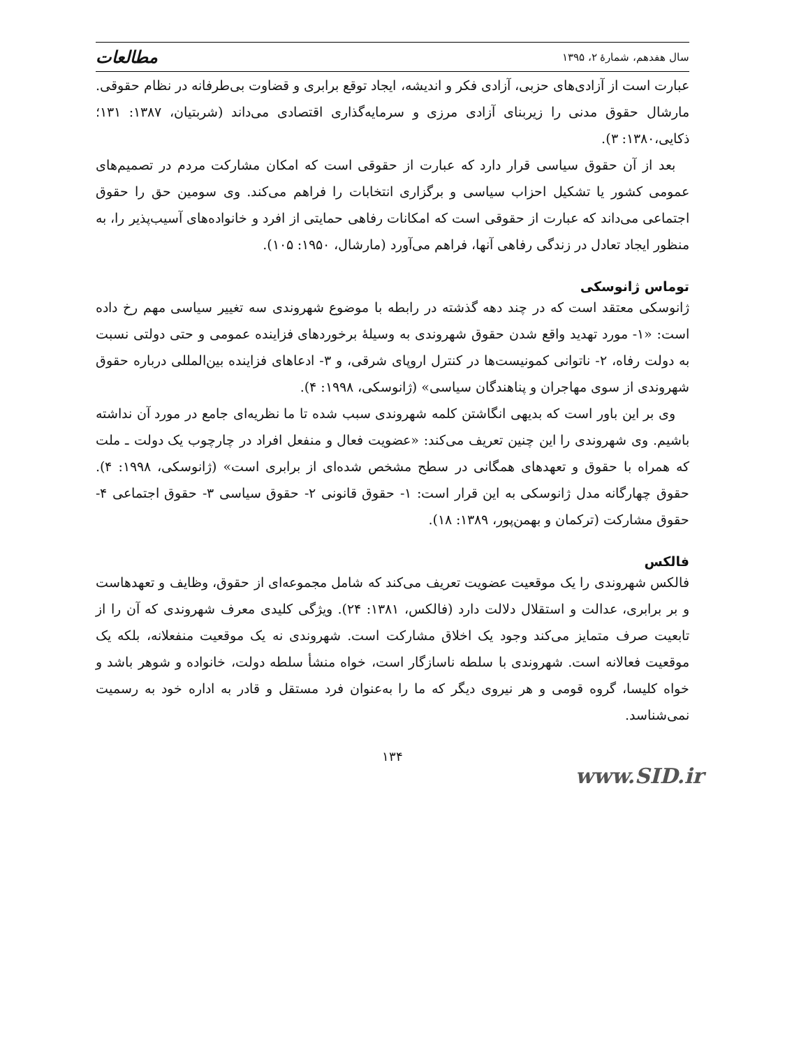سال هفدهم، شمارهٔ ۲، ۱۳۹۵ مطالعات
عبارت است از آزادی‌های حزبی، آزادی فکر و اندیشه، ایجاد توقع برابری و قضاوت بی‌طرفانه در نظام حقوقی. مارشال حقوق مدنی را زیربنای آزادی مرزی و سرمایه‌گذاری اقتصادی می‌داند (شربتیان، ۱۳۸۷: ۱۳۱؛ ذکایی،۱۳۸۰: ۳).
بعد از آن حقوق سیاسی قرار دارد که عبارت از حقوقی است که امکان مشارکت مردم در تصمیم‌های عمومی کشور یا تشکیل احزاب سیاسی و برگزاری انتخابات را فراهم می‌کند. وی سومین حق را حقوق اجتماعی می‌داند که عبارت از حقوقی است که امکانات رفاهی حمایتی از افرد و خانواده‌های آسیب‌پذیر را، به منظور ایجاد تعادل در زندگی رفاهی آنها، فراهم می‌آورد (مارشال، ۱۹۵۰: ۱۰۵).
توماس ژانوسکی
ژانوسکی معتقد است که در چند دهه گذشته در رابطه با موضوع شهروندی سه تغییر سیاسی مهم رخ داده است: «۱- مورد تهدید واقع شدن حقوق شهروندی به وسیلهٔ برخوردهای فزاینده عمومی و حتی دولتی نسبت به دولت رفاه، ۲- ناتوانی کمونیست‌ها در کنترل اروپای شرقی، و ۳- ادعاهای فزاینده بین‌المللی درباره حقوق شهروندی از سوی مهاجران و پناهندگان سیاسی» (ژانوسکی، ۱۹۹۸: ۴).
وی بر این باور است که بدیهی انگاشتن کلمه شهروندی سبب شده تا ما نظریه‌ای جامع در مورد آن نداشته باشیم. وی شهروندی را این چنین تعریف می‌کند: «عضویت فعال و منفعل افراد در چارچوب یک دولت ـ ملت که همراه با حقوق و تعهدهای همگانی در سطح مشخص شده‌ای از برابری است» (ژانوسکی، ۱۹۹۸: ۴). حقوق چهارگانه مدل ژانوسکی به این قرار است: ۱- حقوق قانونی ۲- حقوق سیاسی ۳- حقوق اجتماعی ۴- حقوق مشارکت (ترکمان و بهمن‌پور، ۱۳۸۹: ۱۸).
فالکس
فالکس شهروندی را یک موقعیت عضویت تعریف می‌کند که شامل مجموعه‌ای از حقوق، وظایف و تعهدهاست و بر برابری، عدالت و استقلال دلالت دارد (فالکس، ۱۳۸۱: ۲۴). ویژگی کلیدی معرف شهروندی که آن را از تابعیت صرف متمایز می‌کند وجود یک اخلاق مشارکت است. شهروندی نه یک موقعیت منفعلانه، بلکه یک موقعیت فعالانه است. شهروندی با سلطه ناسازگار است، خواه منشأ سلطه دولت، خانواده و شوهر باشد و خواه کلیسا، گروه قومی و هر نیروی دیگر که ما را به‌عنوان فرد مستقل و قادر به اداره خود به رسمیت نمی‌شناسد.
۱۳۴
www.SID.ir